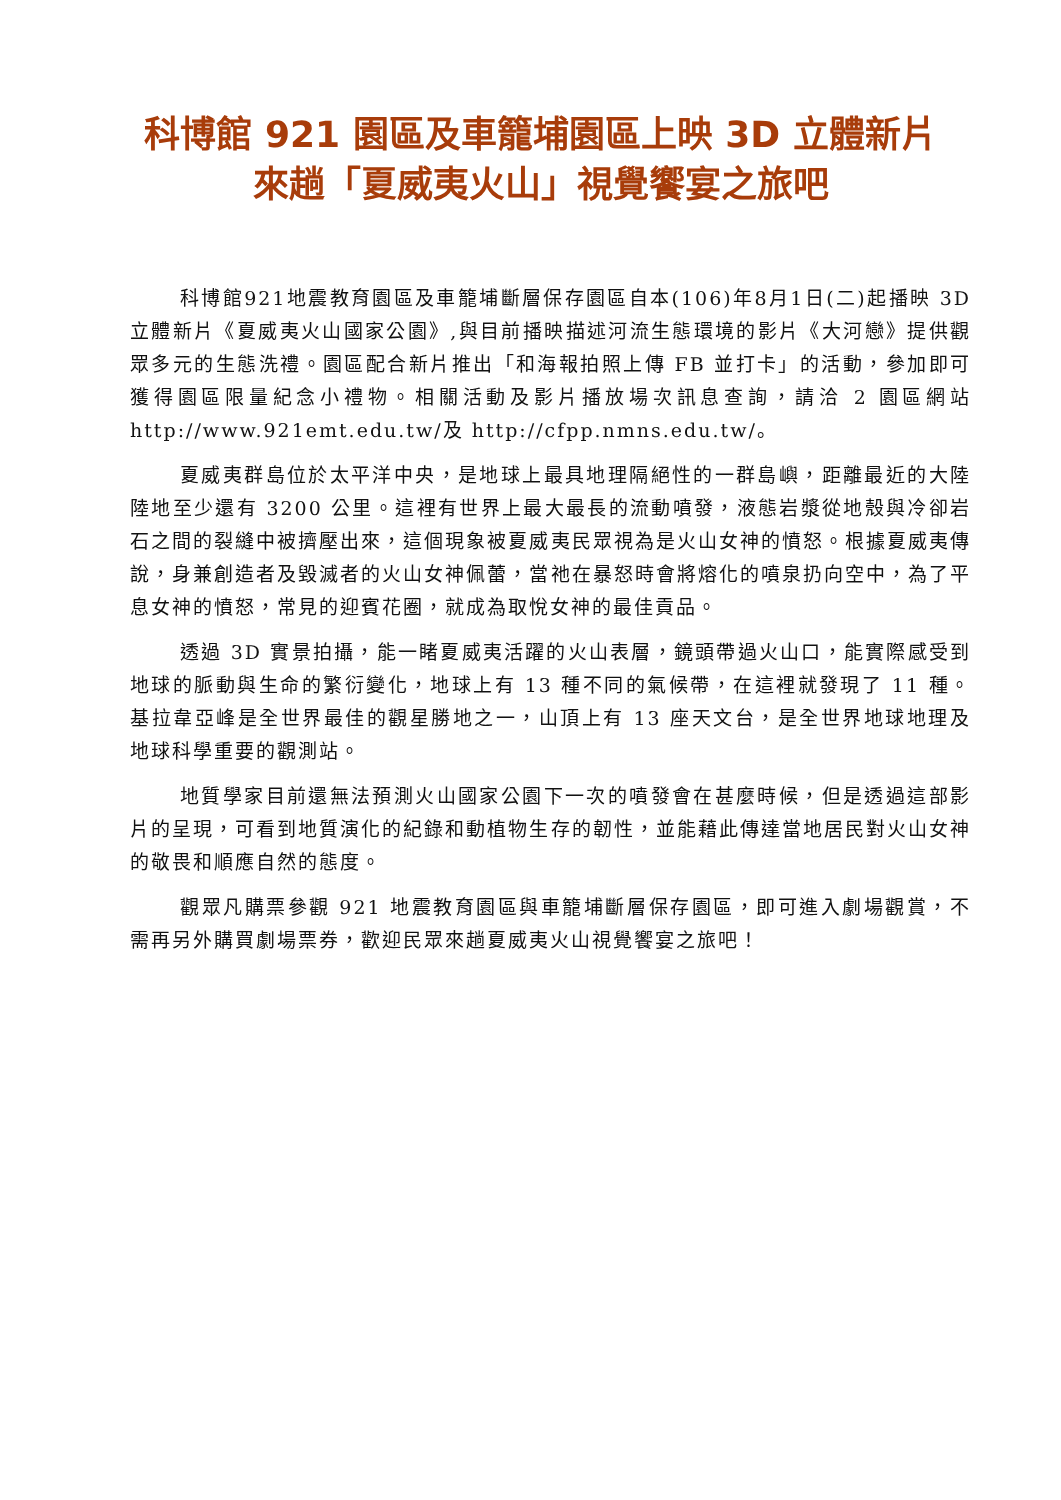科博館 921 園區及車籠埔園區上映 3D 立體新片
來趟「夏威夷火山」視覺饗宴之旅吧
科博館921地震教育園區及車籠埔斷層保存園區自本(106)年8月1日(二)起播映 3D 立體新片《夏威夷火山國家公園》,與目前播映描述河流生態環境的影片《大河戀》提供觀眾多元的生態洗禮。園區配合新片推出「和海報拍照上傳 FB 並打卡」的活動，參加即可獲得園區限量紀念小禮物。相關活動及影片播放場次訊息查詢，請洽 2 園區網站 http://www.921emt.edu.tw/及 http://cfpp.nmns.edu.tw/。
夏威夷群島位於太平洋中央，是地球上最具地理隔絕性的一群島嶼，距離最近的大陸陸地至少還有 3200 公里。這裡有世界上最大最長的流動噴發，液態岩漿從地殼與冷卻岩石之間的裂縫中被擠壓出來，這個現象被夏威夷民眾視為是火山女神的憤怒。根據夏威夷傳說，身兼創造者及毀滅者的火山女神佩蕾，當祂在暴怒時會將熔化的噴泉扔向空中，為了平息女神的憤怒，常見的迎賓花圈，就成為取悅女神的最佳貢品。
透過 3D 實景拍攝，能一睹夏威夷活躍的火山表層，鏡頭帶過火山口，能實際感受到地球的脈動與生命的繁衍變化，地球上有 13 種不同的氣候帶，在這裡就發現了 11 種。基拉韋亞峰是全世界最佳的觀星勝地之一，山頂上有 13 座天文台，是全世界地球地理及地球科學重要的觀測站。
地質學家目前還無法預測火山國家公園下一次的噴發會在甚麼時候，但是透過這部影片的呈現，可看到地質演化的紀錄和動植物生存的韌性，並能藉此傳達當地居民對火山女神的敬畏和順應自然的態度。
觀眾凡購票參觀 921 地震教育園區與車籠埔斷層保存園區，即可進入劇場觀賞，不需再另外購買劇場票券，歡迎民眾來趟夏威夷火山視覺饗宴之旅吧！